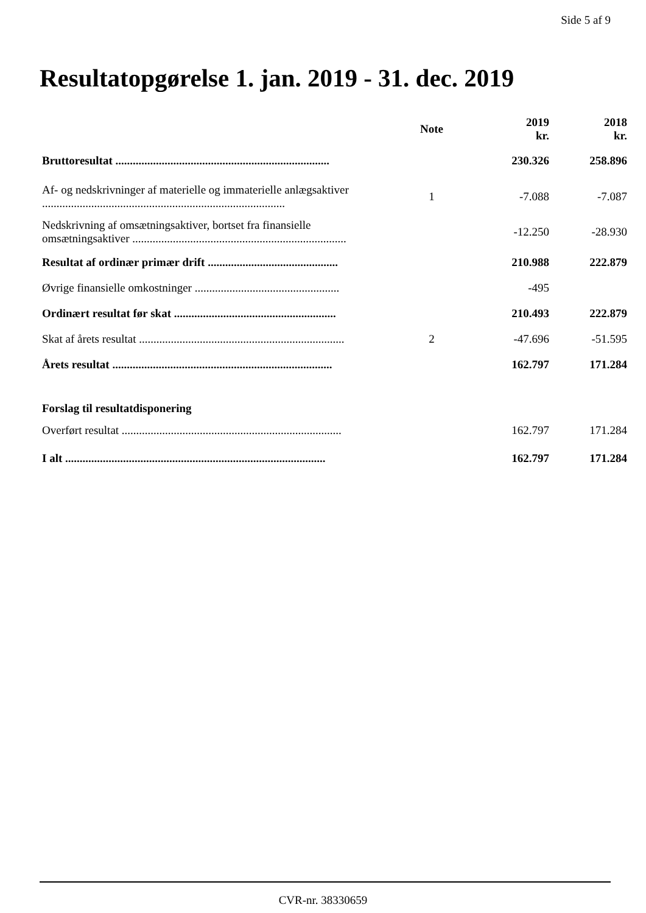Side 5 af 9
Resultatopgørelse 1. jan. 2019 - 31. dec. 2019
| | Note | 2019 kr. | 2018 kr. |
| --- | --- | --- | --- |
| Bruttoresultat .......................................................................... | | 230.326 | 258.896 |
| Af- og nedskrivninger af materielle og immaterielle anlægsaktiver .................................................................................... | 1 | -7.088 | -7.087 |
| Nedskrivning af omsætningsaktiver, bortset fra finansielle omsætningsaktiver .......................................................................... | | -12.250 | -28.930 |
| Resultat af ordinær primær drift ............................................. | | 210.988 | 222.879 |
| Øvrige finansielle omkostninger .................................................. | | -495 | |
| Ordinært resultat før skat ........................................................ | | 210.493 | 222.879 |
| Skat af årets resultat ....................................................................... | 2 | -47.696 | -51.595 |
| Årets resultat ............................................................................ | | 162.797 | 171.284 |
| Forslag til resultatdisponering | | | |
| Overført resultat ............................................................................ | | 162.797 | 171.284 |
| I alt .......................................................................................... | | 162.797 | 171.284 |
CVR-nr. 38330659